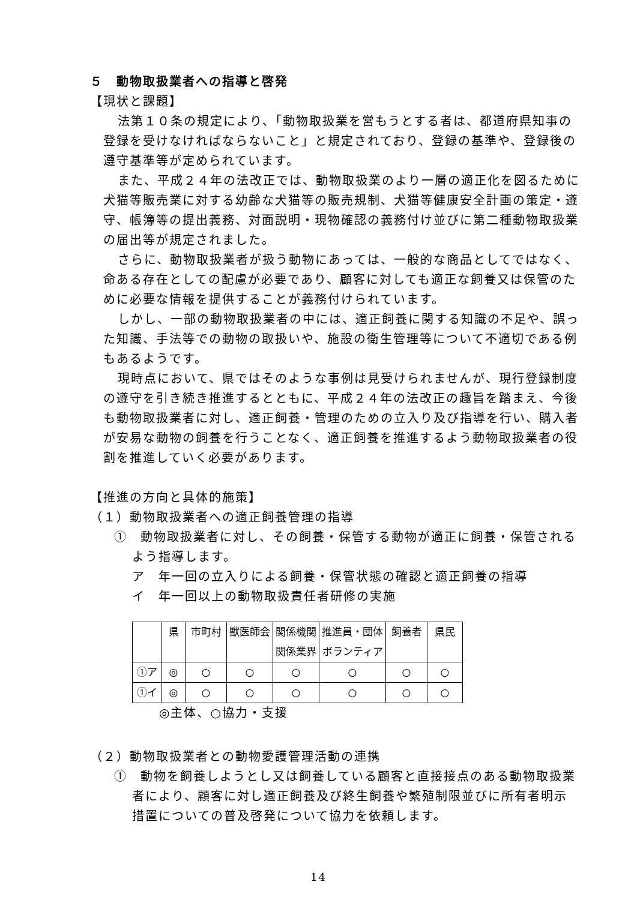５　動物取扱業者への指導と啓発
【現状と課題】
法第１０条の規定により、「動物取扱業を営もうとする者は、都道府県知事の登録を受けなければならないこと」と規定されており、登録の基準や、登録後の遵守基準等が定められています。
また、平成２４年の法改正では、動物取扱業のより一層の適正化を図るために犬猫等販売業に対する幼齢な犬猫等の販売規制、犬猫等健康安全計画の策定・遵守、帳簿等の提出義務、対面説明・現物確認の義務付け並びに第二種動物取扱業の届出等が規定されました。
さらに、動物取扱業者が扱う動物にあっては、一般的な商品としてではなく、命ある存在としての配慮が必要であり、顧客に対しても適正な飼養又は保管のために必要な情報を提供することが義務付けられています。
しかし、一部の動物取扱業者の中には、適正飼養に関する知識の不足や、誤った知識、手法等での動物の取扱いや、施設の衛生管理等について不適切である例もあるようです。
現時点において、県ではそのような事例は見受けられませんが、現行登録制度の遵守を引き続き推進するとともに、平成２４年の法改正の趣旨を踏まえ、今後も動物取扱業者に対し、適正飼養・管理のための立入り及び指導を行い、購入者が安易な動物の飼養を行うことなく、適正飼養を推進するよう動物取扱業者の役割を推進していく必要があります。
【推進の方向と具体的施策】
（１）動物取扱業者への適正飼養管理の指導
①　動物取扱業者に対し、その飼養・保管する動物が適正に飼養・保管されるよう指導します。
ア　年一回の立入りによる飼養・保管状態の確認と適正飼養の指導
イ　年一回以上の動物取扱責任者研修の実施
| | 県 | 市町村 | 獣医師会 | 関係機関 関係業界 | 推進員・団体 ボランティア | 飼養者 | 県民 |
| ①ア | ◎ | ○ | ○ | ○ | ○ | ○ | ○ |
| ①イ | ◎ | ○ | ○ | ○ | ○ | ○ | ○ |
◎主体、○協力・支援
（２）動物取扱業者との動物愛護管理活動の連携
①　動物を飼養しようとし又は飼養している顧客と直接接点のある動物取扱業者により、顧客に対し適正飼養及び終生飼養や繁殖制限並びに所有者明示措置についての普及啓発について協力を依頼します。
14